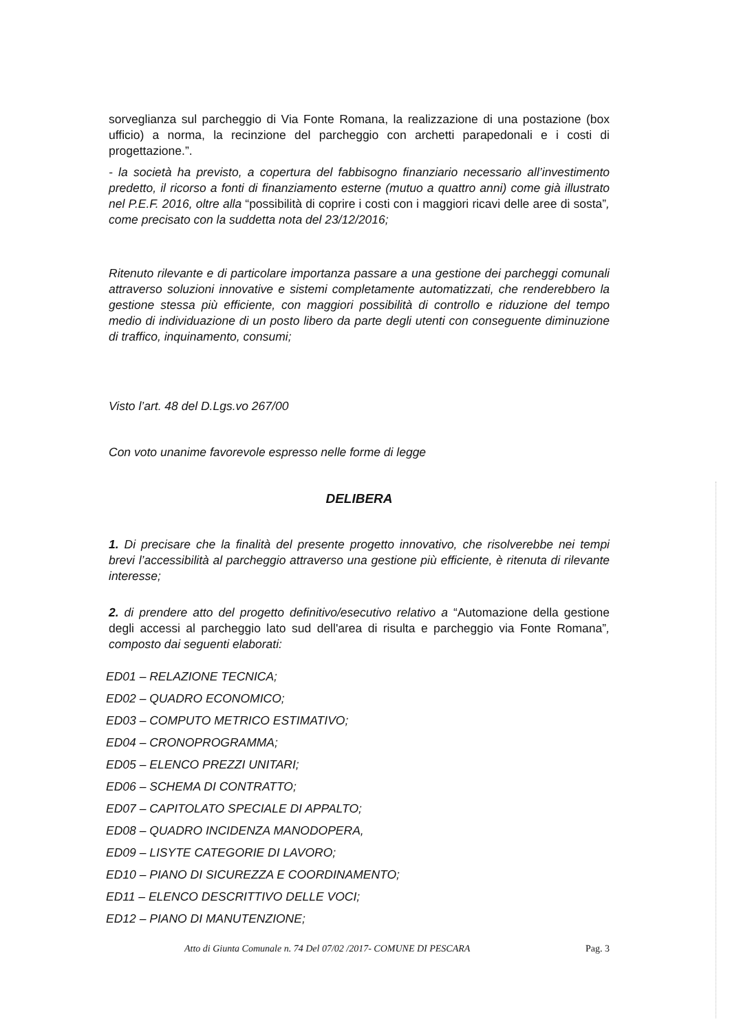sorveglianza sul parcheggio di Via Fonte Romana, la realizzazione di una postazione (box ufficio) a norma, la recinzione del parcheggio con archetti parapedonali e i costi di progettazione.”.
- la società ha previsto, a copertura del fabbisogno finanziario necessario all’investimento predetto, il ricorso a fonti di finanziamento esterne (mutuo a quattro anni) come già illustrato nel P.E.F. 2016, oltre alla “possibilità di coprire i costi con i maggiori ricavi delle aree di sosta”, come precisato con la suddetta nota del 23/12/2016;
Ritenuto rilevante e di particolare importanza passare a una gestione dei parcheggi comunali attraverso soluzioni innovative e sistemi completamente automatizzati, che renderebbero la gestione stessa più efficiente, con maggiori possibilità di controllo e riduzione del tempo medio di individuazione di un posto libero da parte degli utenti con conseguente diminuzione di traffico, inquinamento, consumi;
Visto l’art. 48 del D.Lgs.vo 267/00
Con voto unanime favorevole espresso nelle forme di legge
DELIBERA
1. Di precisare che la finalità del presente progetto innovativo, che risolverebbe nei tempi brevi l’accessibilità al parcheggio attraverso una gestione più efficiente, è ritenuta di rilevante interesse;
2. di prendere atto del progetto definitivo/esecutivo relativo a “Automazione della gestione degli accessi al parcheggio lato sud dell'area di risulta e parcheggio via Fonte Romana”, composto dai seguenti elaborati:
ED01 – RELAZIONE TECNICA;
ED02 – QUADRO ECONOMICO;
ED03 – COMPUTO METRICO ESTIMATIVO;
ED04 – CRONOPROGRAMMA;
ED05 – ELENCO PREZZI UNITARI;
ED06 – SCHEMA DI CONTRATTO;
ED07 – CAPITOLATO SPECIALE DI APPALTO;
ED08 – QUADRO INCIDENZA MANODOPERA,
ED09 – LISYTE CATEGORIE DI LAVORO;
ED10 – PIANO DI SICUREZZA E COORDINAMENTO;
ED11 – ELENCO DESCRITTIVO DELLE VOCI;
ED12 – PIANO DI MANUTENZIONE;
Atto di Giunta Comunale n. 74 Del 07/02 /2017- COMUNE DI PESCARA Pag. 3